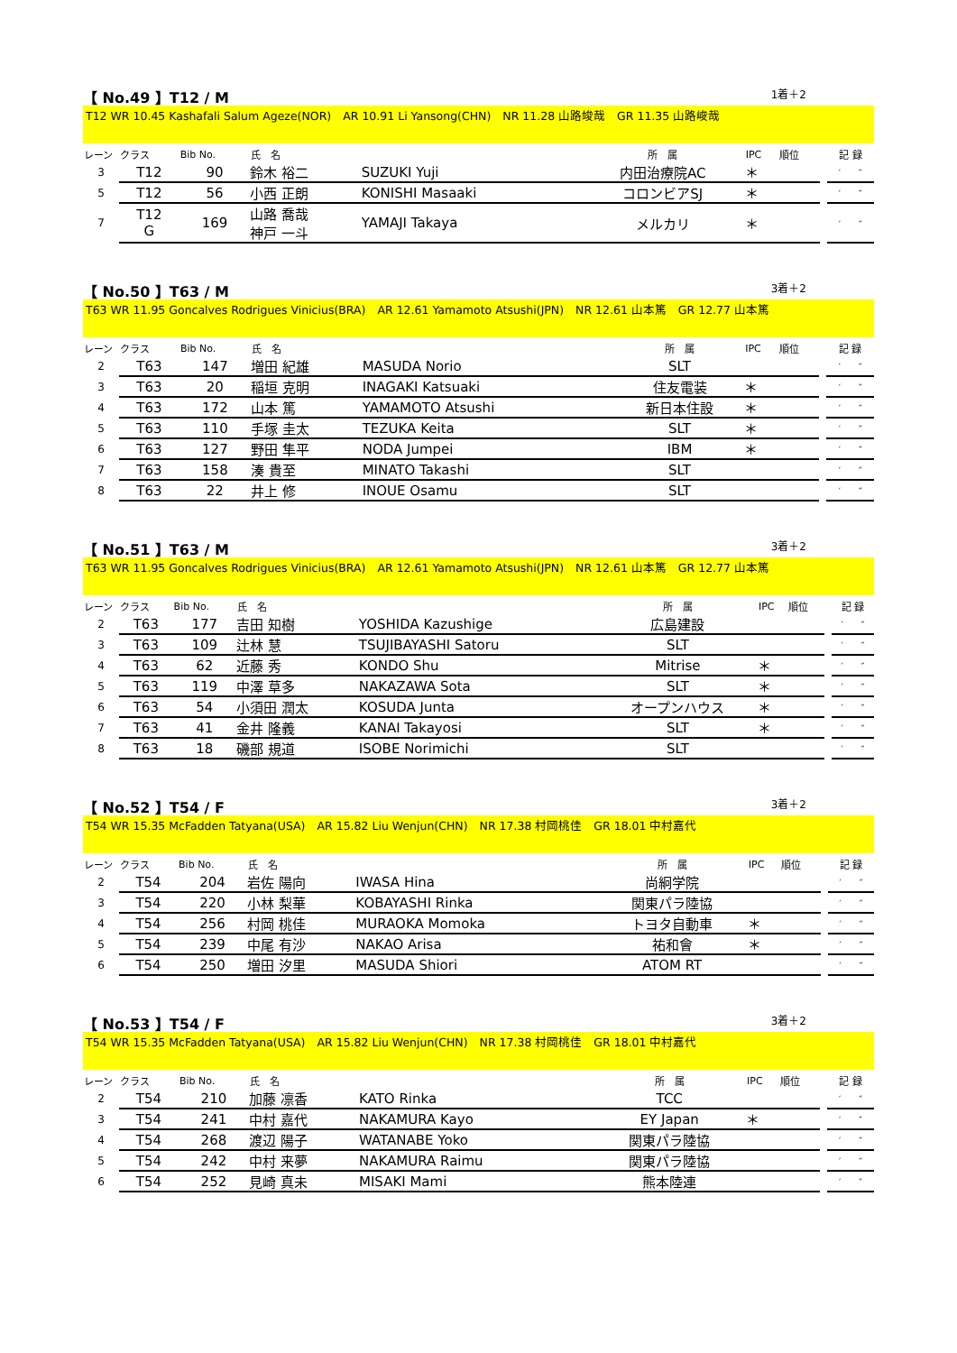【 No.49 】T12 / M 1着＋2
T12 WR 10.45 Kashafali Salum Ageze(NOR)　AR 10.91 Li Yansong(CHN)　NR 11.28 山路竣哉　GR 11.35 山路峻哉
| レーン | クラス | Bib No. | 氏 名 | | 所 属 | IPC | 順位 | | 記 録 |
| 3 | T12 | 90 | 鈴木 裕二 | SUZUKI Yuji | 内田治療院AC | ＊ | | | ′ ″ |
| 5 | T12 | 56 | 小西 正朗 | KONISHI Masaaki | コロンビアSJ | ＊ | | | ′ ″ |
| 7 | T12 G | 169 | 山路 喬哉 神戸 一斗 | YAMAJI Takaya | メルカリ | ＊ | | | ′ ″ |
【 No.50 】T63 / M 3着＋2
T63 WR 11.95 Goncalves Rodrigues Vinicius(BRA)　AR 12.61 Yamamoto Atsushi(JPN)　NR 12.61 山本篤　GR 12.77 山本篤
| レーン | クラス | Bib No. | 氏 名 | | 所 属 | IPC | 順位 | | 記 録 |
| 2 | T63 | 147 | 増田 紀雄 | MASUDA Norio | SLT | | | | ′ ″ |
| 3 | T63 | 20 | 稲垣 克明 | INAGAKI Katsuaki | 住友電装 | ＊ | | | ′ ″ |
| 4 | T63 | 172 | 山本 篤 | YAMAMOTO Atsushi | 新日本住設 | ＊ | | | ′ ″ |
| 5 | T63 | 110 | 手塚 圭太 | TEZUKA Keita | SLT | ＊ | | | ′ ″ |
| 6 | T63 | 127 | 野田 隼平 | NODA Jumpei | IBM | ＊ | | | ′ ″ |
| 7 | T63 | 158 | 湊 貴至 | MINATO Takashi | SLT | | | | ′ ″ |
| 8 | T63 | 22 | 井上 修 | INOUE Osamu | SLT | | | | ′ ″ |
【 No.51 】T63 / M 3着＋2
T63 WR 11.95 Goncalves Rodrigues Vinicius(BRA)　AR 12.61 Yamamoto Atsushi(JPN)　NR 12.61 山本篤　GR 12.77 山本篤
| レーン | クラス | Bib No. | 氏 名 | | 所 属 | IPC | 順位 | | 記 録 |
| 2 | T63 | 177 | 吉田 知樹 | YOSHIDA Kazushige | 広島建設 | | | | ′ ″ |
| 3 | T63 | 109 | 辻林 慧 | TSUJIBAYASHI Satoru | SLT | | | | ′ ″ |
| 4 | T63 | 62 | 近藤 秀 | KONDO Shu | Mitrise | ＊ | | | ′ ″ |
| 5 | T63 | 119 | 中澤 草多 | NAKAZAWA Sota | SLT | ＊ | | | ′ ″ |
| 6 | T63 | 54 | 小須田 潤太 | KOSUDA Junta | オープンハウス | ＊ | | | ′ ″ |
| 7 | T63 | 41 | 金井 隆義 | KANAI Takayosi | SLT | ＊ | | | ′ ″ |
| 8 | T63 | 18 | 磯部 規道 | ISOBE Norimichi | SLT | | | | ′ ″ |
【 No.52 】T54 / F 3着＋2
T54 WR 15.35 McFadden Tatyana(USA)　AR 15.82 Liu Wenjun(CHN)　NR 17.38 村岡桃佳　GR 18.01 中村嘉代
| レーン | クラス | Bib No. | 氏 名 | | 所 属 | IPC | 順位 | | 記 録 |
| 2 | T54 | 204 | 岩佐 陽向 | IWASA Hina | 尚絅学院 | | | | ′ ″ |
| 3 | T54 | 220 | 小林 梨華 | KOBAYASHI Rinka | 関東パラ陸協 | | | | ′ ″ |
| 4 | T54 | 256 | 村岡 桃佳 | MURAOKA Momoka | トヨタ自動車 | ＊ | | | ′ ″ |
| 5 | T54 | 239 | 中尾 有沙 | NAKAO Arisa | 祐和會 | ＊ | | | ′ ″ |
| 6 | T54 | 250 | 増田 汐里 | MASUDA Shiori | ATOM RT | | | | ′ ″ |
【 No.53 】T54 / F 3着＋2
T54 WR 15.35 McFadden Tatyana(USA)　AR 15.82 Liu Wenjun(CHN)　NR 17.38 村岡桃佳　GR 18.01 中村嘉代
| レーン | クラス | Bib No. | 氏 名 | | 所 属 | IPC | 順位 | | 記 録 |
| 2 | T54 | 210 | 加藤 凛香 | KATO Rinka | TCC | | | | ′ ″ |
| 3 | T54 | 241 | 中村 嘉代 | NAKAMURA Kayo | EY Japan | ＊ | | | ′ ″ |
| 4 | T54 | 268 | 渡辺 陽子 | WATANABE Yoko | 関東パラ陸協 | | | | ′ ″ |
| 5 | T54 | 242 | 中村 来夢 | NAKAMURA Raimu | 関東パラ陸協 | | | | ′ ″ |
| 6 | T54 | 252 | 見崎 真未 | MISAKI Mami | 熊本陸連 | | | | ′ ″ |